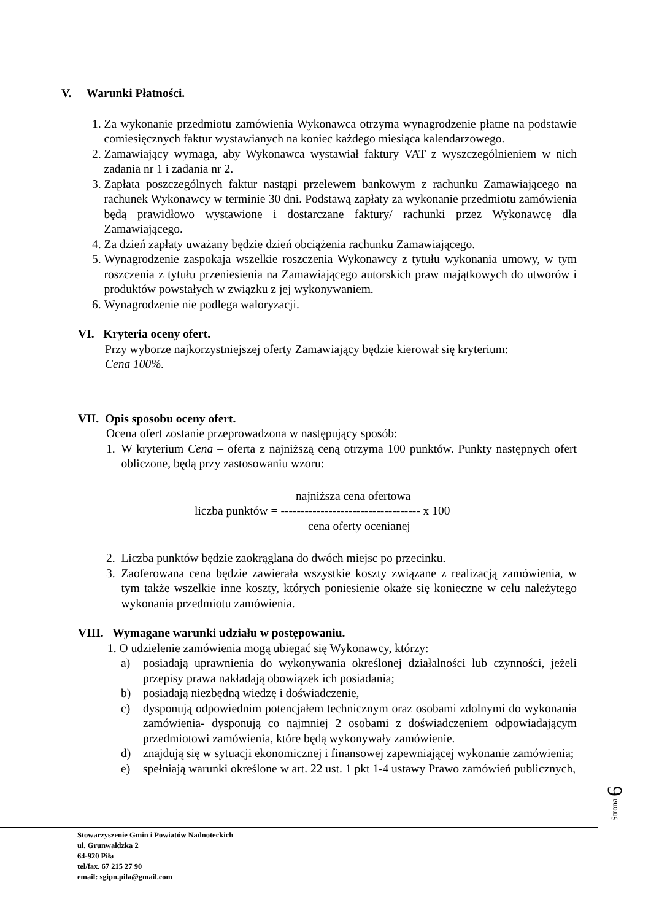V. Warunki Płatności.
1. Za wykonanie przedmiotu zamówienia Wykonawca otrzyma wynagrodzenie płatne na podstawie comiesięcznych faktur wystawianych na koniec każdego miesiąca kalendarzowego.
2. Zamawiający wymaga, aby Wykonawca wystawiał faktury VAT z wyszczególnieniem w nich zadania nr 1 i zadania nr 2.
3. Zapłata poszczególnych faktur nastąpi przelewem bankowym z rachunku Zamawiającego na rachunek Wykonawcy w terminie 30 dni. Podstawą zapłaty za wykonanie przedmiotu zamówienia będą prawidłowo wystawione i dostarczane faktury/ rachunki przez Wykonawcę dla Zamawiającego.
4. Za dzień zapłaty uważany będzie dzień obciążenia rachunku Zamawiającego.
5. Wynagrodzenie zaspokaja wszelkie roszczenia Wykonawcy z tytułu wykonania umowy, w tym roszczenia z tytułu przeniesienia na Zamawiającego autorskich praw majątkowych do utworów i produktów powstałych w związku z jej wykonywaniem.
6. Wynagrodzenie nie podlega waloryzacji.
VI. Kryteria oceny ofert.
Przy wyborze najkorzystniejszej oferty Zamawiający będzie kierował się kryterium:
Cena 100%.
VII. Opis sposobu oceny ofert.
Ocena ofert zostanie przeprowadzona w następujący sposób:
1. W kryterium Cena – oferta z najniższą ceną otrzyma 100 punktów. Punkty następnych ofert obliczone, będą przy zastosowaniu wzoru:
najniższa cena ofertowa
liczba punktów = ----------------------------------- x 100
cena oferty ocenianej
2. Liczba punktów będzie zaokrąglana do dwóch miejsc po przecinku.
3. Zaoferowana cena będzie zawierała wszystkie koszty związane z realizacją zamówienia, w tym także wszelkie inne koszty, których poniesienie okaże się konieczne w celu należytego wykonania przedmiotu zamówienia.
VIII. Wymagane warunki udziału w postępowaniu.
1. O udzielenie zamówienia mogą ubiegać się Wykonawcy, którzy:
a) posiadają uprawnienia do wykonywania określonej działalności lub czynności, jeżeli przepisy prawa nakładają obowiązek ich posiadania;
b) posiadają niezbędną wiedzę i doświadczenie,
c) dysponują odpowiednim potencjałem technicznym oraz osobami zdolnymi do wykonania zamówienia- dysponują co najmniej 2 osobami z doświadczeniem odpowiadającym przedmiotowi zamówienia, które będą wykonywały zamówienie.
d) znajdują się w sytuacji ekonomicznej i finansowej zapewniającej wykonanie zamówienia;
e) spełniają warunki określone w art. 22 ust. 1 pkt 1-4 ustawy Prawo zamówień publicznych,
Strona 6
Stowarzyszenie Gmin i Powiatów Nadnoteckich
ul. Grunwaldzka 2
64-920 Piła
tel/fax. 67 215 27 90
email: sgipn.pila@gmail.com